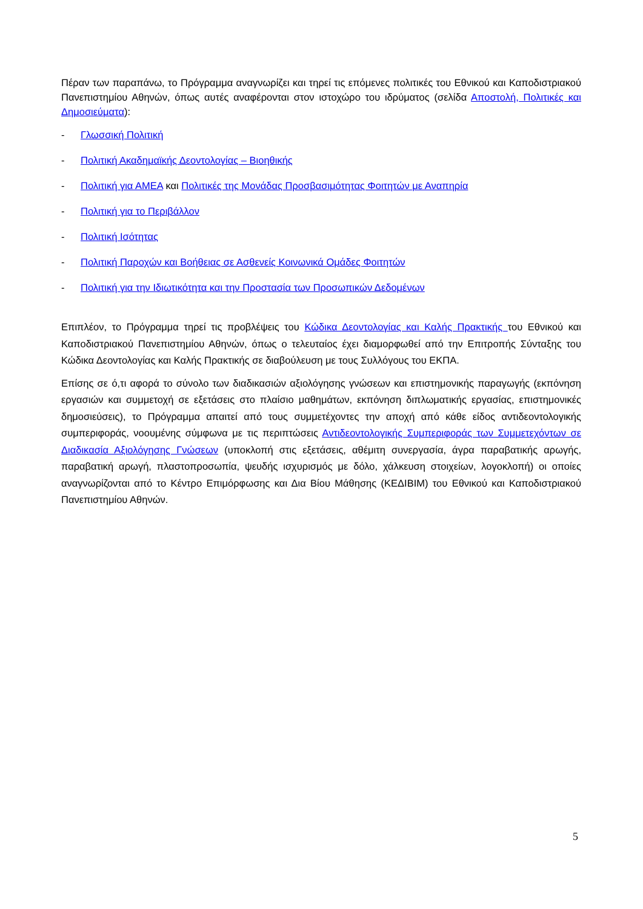Πέραν των παραπάνω, το Πρόγραμμα αναγνωρίζει και τηρεί τις επόμενες πολιτικές του Εθνικού και Καποδιστριακού Πανεπιστημίου Αθηνών, όπως αυτές αναφέρονται στον ιστοχώρο του ιδρύματος (σελίδα Αποστολή, Πολιτικές και Δημοσιεύματα):
- Γλωσσική Πολιτική
- Πολιτική Ακαδημαϊκής Δεοντολογίας – Βιοηθικής
- Πολιτική για ΑΜΕΑ και Πολιτικές της Μονάδας Προσβασιμότητας Φοιτητών με Αναπηρία
- Πολιτική για το Περιβάλλον
- Πολιτική Ισότητας
- Πολιτική Παροχών και Βοήθειας σε Ασθενείς Κοινωνικά Ομάδες Φοιτητών
- Πολιτική για την Ιδιωτικότητα και την Προστασία των Προσωπικών Δεδομένων
Επιπλέον, το Πρόγραμμα τηρεί τις προβλέψεις του Κώδικα Δεοντολογίας και Καλής Πρακτικής του Εθνικού και Καποδιστριακού Πανεπιστημίου Αθηνών, όπως ο τελευταίος έχει διαμορφωθεί από την Επιτροπής Σύνταξης του Κώδικα Δεοντολογίας και Καλής Πρακτικής σε διαβούλευση με τους Συλλόγους του ΕΚΠΑ.
Επίσης σε ό,τι αφορά το σύνολο των διαδικασιών αξιολόγησης γνώσεων και επιστημονικής παραγωγής (εκπόνηση εργασιών και συμμετοχή σε εξετάσεις στο πλαίσιο μαθημάτων, εκπόνηση διπλωματικής εργασίας, επιστημονικές δημοσιεύσεις), το Πρόγραμμα απαιτεί από τους συμμετέχοντες την αποχή από κάθε είδος αντιδεοντολογικής συμπεριφοράς, νοουμένης σύμφωνα με τις περιπτώσεις Αντιδεοντολογικής Συμπεριφοράς των Συμμετεχόντων σε Διαδικασία Αξιολόγησης Γνώσεων (υποκλοπή στις εξετάσεις, αθέμιτη συνεργασία, άγρα παραβατικής αρωγής, παραβατική αρωγή, πλαστοπροσωπία, ψευδής ισχυρισμός με δόλο, χάλκευση στοιχείων, λογοκλοπή) οι οποίες αναγνωρίζονται από το Κέντρο Επιμόρφωσης και Δια Βίου Μάθησης (ΚΕΔΙΒΙΜ) του Εθνικού και Καποδιστριακού Πανεπιστημίου Αθηνών.
5